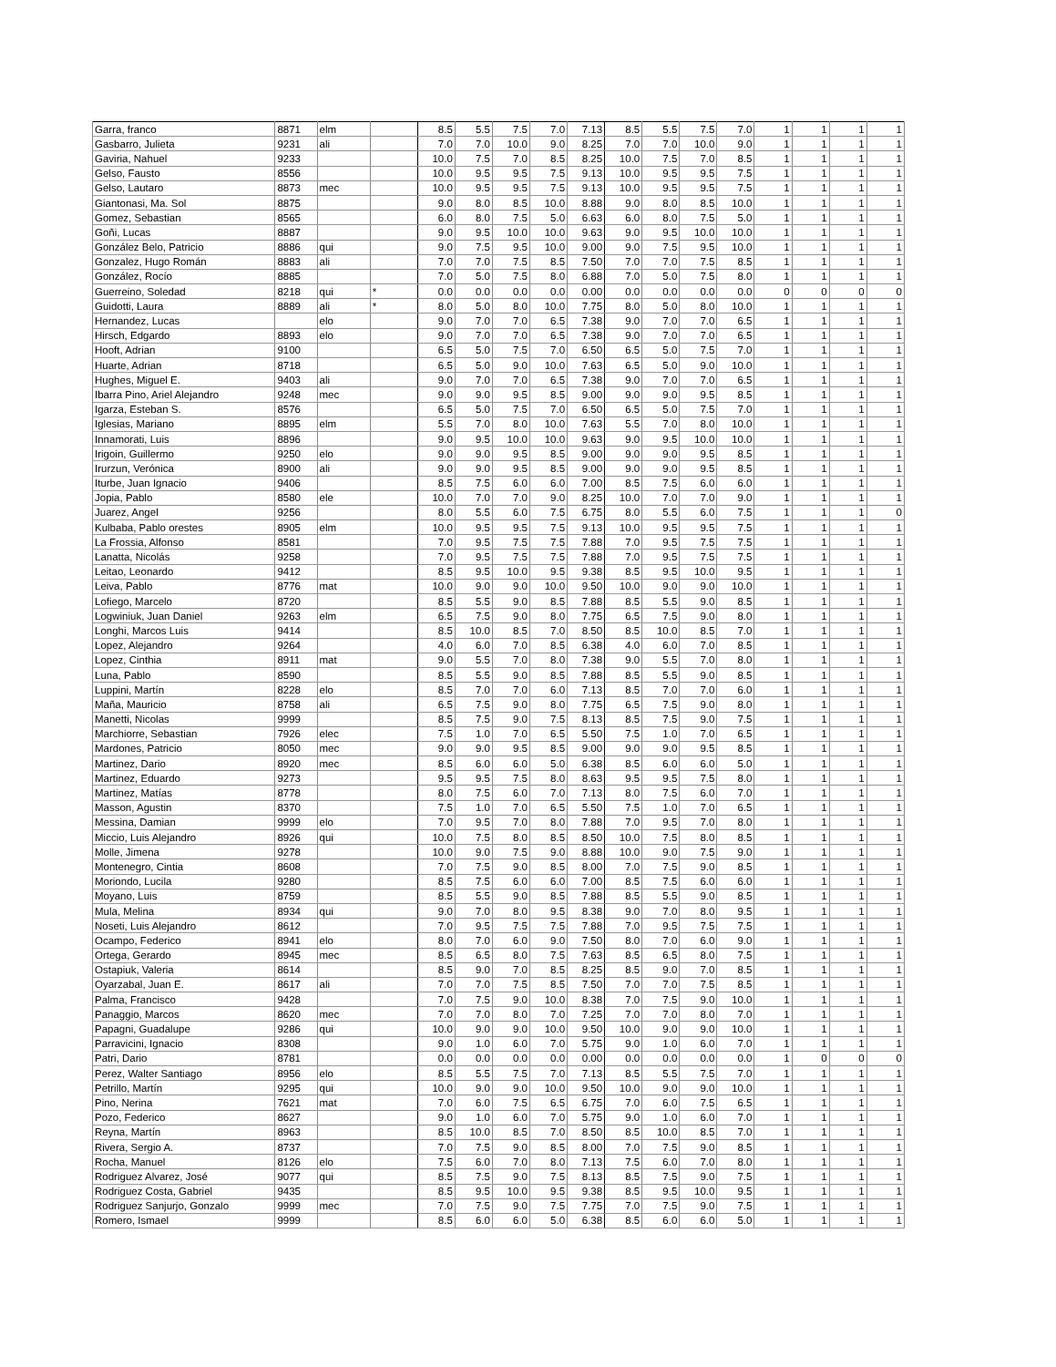| Garra, franco | 8871 | elm | | 8.5 | 5.5 | 7.5 | 7.0 | 7.13 | 8.5 | 5.5 | 7.5 | 7.0 | 1 | 1 | 1 | 1 |
| Gasbarro, Julieta | 9231 | ali | | 7.0 | 7.0 | 10.0 | 9.0 | 8.25 | 7.0 | 7.0 | 10.0 | 9.0 | 1 | 1 | 1 | 1 |
| Gaviria, Nahuel | 9233 | | | 10.0 | 7.5 | 7.0 | 8.5 | 8.25 | 10.0 | 7.5 | 7.0 | 8.5 | 1 | 1 | 1 | 1 |
| Gelso, Fausto | 8556 | | | 10.0 | 9.5 | 9.5 | 7.5 | 9.13 | 10.0 | 9.5 | 9.5 | 7.5 | 1 | 1 | 1 | 1 |
| Gelso, Lautaro | 8873 | mec | | 10.0 | 9.5 | 9.5 | 7.5 | 9.13 | 10.0 | 9.5 | 9.5 | 7.5 | 1 | 1 | 1 | 1 |
| Giantonasi, Ma. Sol | 8875 | | | 9.0 | 8.0 | 8.5 | 10.0 | 8.88 | 9.0 | 8.0 | 8.5 | 10.0 | 1 | 1 | 1 | 1 |
| Gomez, Sebastian | 8565 | | | 6.0 | 8.0 | 7.5 | 5.0 | 6.63 | 6.0 | 8.0 | 7.5 | 5.0 | 1 | 1 | 1 | 1 |
| Goñi, Lucas | 8887 | | | 9.0 | 9.5 | 10.0 | 10.0 | 9.63 | 9.0 | 9.5 | 10.0 | 10.0 | 1 | 1 | 1 | 1 |
| González Belo, Patricio | 8886 | qui | | 9.0 | 7.5 | 9.5 | 10.0 | 9.00 | 9.0 | 7.5 | 9.5 | 10.0 | 1 | 1 | 1 | 1 |
| Gonzalez, Hugo Román | 8883 | ali | | 7.0 | 7.0 | 7.5 | 8.5 | 7.50 | 7.0 | 7.0 | 7.5 | 8.5 | 1 | 1 | 1 | 1 |
| González, Rocío | 8885 | | | 7.0 | 5.0 | 7.5 | 8.0 | 6.88 | 7.0 | 5.0 | 7.5 | 8.0 | 1 | 1 | 1 | 1 |
| Guerreino, Soledad | 8218 | qui | * | 0.0 | 0.0 | 0.0 | 0.0 | 0.00 | 0.0 | 0.0 | 0.0 | 0.0 | 0 | 0 | 0 | 0 |
| Guidotti, Laura | 8889 | ali | * | 8.0 | 5.0 | 8.0 | 10.0 | 7.75 | 8.0 | 5.0 | 8.0 | 10.0 | 1 | 1 | 1 | 1 |
| Hernandez, Lucas | | elo | | 9.0 | 7.0 | 7.0 | 6.5 | 7.38 | 9.0 | 7.0 | 7.0 | 6.5 | 1 | 1 | 1 | 1 |
| Hirsch, Edgardo | 8893 | elo | | 9.0 | 7.0 | 7.0 | 6.5 | 7.38 | 9.0 | 7.0 | 7.0 | 6.5 | 1 | 1 | 1 | 1 |
| Hooft, Adrian | 9100 | | | 6.5 | 5.0 | 7.5 | 7.0 | 6.50 | 6.5 | 5.0 | 7.5 | 7.0 | 1 | 1 | 1 | 1 |
| Huarte, Adrian | 8718 | | | 6.5 | 5.0 | 9.0 | 10.0 | 7.63 | 6.5 | 5.0 | 9.0 | 10.0 | 1 | 1 | 1 | 1 |
| Hughes, Miguel E. | 9403 | ali | | 9.0 | 7.0 | 7.0 | 6.5 | 7.38 | 9.0 | 7.0 | 7.0 | 6.5 | 1 | 1 | 1 | 1 |
| Ibarra Pino, Ariel Alejandro | 9248 | mec | | 9.0 | 9.0 | 9.5 | 8.5 | 9.00 | 9.0 | 9.0 | 9.5 | 8.5 | 1 | 1 | 1 | 1 |
| Igarza, Esteban S. | 8576 | | | 6.5 | 5.0 | 7.5 | 7.0 | 6.50 | 6.5 | 5.0 | 7.5 | 7.0 | 1 | 1 | 1 | 1 |
| Iglesias, Mariano | 8895 | elm | | 5.5 | 7.0 | 8.0 | 10.0 | 7.63 | 5.5 | 7.0 | 8.0 | 10.0 | 1 | 1 | 1 | 1 |
| Innamorati, Luis | 8896 | | | 9.0 | 9.5 | 10.0 | 10.0 | 9.63 | 9.0 | 9.5 | 10.0 | 10.0 | 1 | 1 | 1 | 1 |
| Irigoin, Guillermo | 9250 | elo | | 9.0 | 9.0 | 9.5 | 8.5 | 9.00 | 9.0 | 9.0 | 9.5 | 8.5 | 1 | 1 | 1 | 1 |
| Irurzun, Verónica | 8900 | ali | | 9.0 | 9.0 | 9.5 | 8.5 | 9.00 | 9.0 | 9.0 | 9.5 | 8.5 | 1 | 1 | 1 | 1 |
| Iturbe, Juan Ignacio | 9406 | | | 8.5 | 7.5 | 6.0 | 6.0 | 7.00 | 8.5 | 7.5 | 6.0 | 6.0 | 1 | 1 | 1 | 1 |
| Jopia, Pablo | 8580 | ele | | 10.0 | 7.0 | 7.0 | 9.0 | 8.25 | 10.0 | 7.0 | 7.0 | 9.0 | 1 | 1 | 1 | 1 |
| Juarez, Angel | 9256 | | | 8.0 | 5.5 | 6.0 | 7.5 | 6.75 | 8.0 | 5.5 | 6.0 | 7.5 | 1 | 1 | 1 | 0 |
| Kulbaba, Pablo orestes | 8905 | elm | | 10.0 | 9.5 | 9.5 | 7.5 | 9.13 | 10.0 | 9.5 | 9.5 | 7.5 | 1 | 1 | 1 | 1 |
| La Frossia, Alfonso | 8581 | | | 7.0 | 9.5 | 7.5 | 7.5 | 7.88 | 7.0 | 9.5 | 7.5 | 7.5 | 1 | 1 | 1 | 1 |
| Lanatta, Nicolás | 9258 | | | 7.0 | 9.5 | 7.5 | 7.5 | 7.88 | 7.0 | 9.5 | 7.5 | 7.5 | 1 | 1 | 1 | 1 |
| Leitao, Leonardo | 9412 | | | 8.5 | 9.5 | 10.0 | 9.5 | 9.38 | 8.5 | 9.5 | 10.0 | 9.5 | 1 | 1 | 1 | 1 |
| Leiva, Pablo | 8776 | mat | | 10.0 | 9.0 | 9.0 | 10.0 | 9.50 | 10.0 | 9.0 | 9.0 | 10.0 | 1 | 1 | 1 | 1 |
| Lofiego, Marcelo | 8720 | | | 8.5 | 5.5 | 9.0 | 8.5 | 7.88 | 8.5 | 5.5 | 9.0 | 8.5 | 1 | 1 | 1 | 1 |
| Logwiniuk, Juan Daniel | 9263 | elm | | 6.5 | 7.5 | 9.0 | 8.0 | 7.75 | 6.5 | 7.5 | 9.0 | 8.0 | 1 | 1 | 1 | 1 |
| Longhi, Marcos Luis | 9414 | | | 8.5 | 10.0 | 8.5 | 7.0 | 8.50 | 8.5 | 10.0 | 8.5 | 7.0 | 1 | 1 | 1 | 1 |
| Lopez, Alejandro | 9264 | | | 4.0 | 6.0 | 7.0 | 8.5 | 6.38 | 4.0 | 6.0 | 7.0 | 8.5 | 1 | 1 | 1 | 1 |
| Lopez, Cinthia | 8911 | mat | | 9.0 | 5.5 | 7.0 | 8.0 | 7.38 | 9.0 | 5.5 | 7.0 | 8.0 | 1 | 1 | 1 | 1 |
| Luna, Pablo | 8590 | | | 8.5 | 5.5 | 9.0 | 8.5 | 7.88 | 8.5 | 5.5 | 9.0 | 8.5 | 1 | 1 | 1 | 1 |
| Luppini, Martín | 8228 | elo | | 8.5 | 7.0 | 7.0 | 6.0 | 7.13 | 8.5 | 7.0 | 7.0 | 6.0 | 1 | 1 | 1 | 1 |
| Maña, Mauricio | 8758 | ali | | 6.5 | 7.5 | 9.0 | 8.0 | 7.75 | 6.5 | 7.5 | 9.0 | 8.0 | 1 | 1 | 1 | 1 |
| Manetti, Nicolas | 9999 | | | 8.5 | 7.5 | 9.0 | 7.5 | 8.13 | 8.5 | 7.5 | 9.0 | 7.5 | 1 | 1 | 1 | 1 |
| Marchiorre, Sebastian | 7926 | elec | | 7.5 | 1.0 | 7.0 | 6.5 | 5.50 | 7.5 | 1.0 | 7.0 | 6.5 | 1 | 1 | 1 | 1 |
| Mardones, Patricio | 8050 | mec | | 9.0 | 9.0 | 9.5 | 8.5 | 9.00 | 9.0 | 9.0 | 9.5 | 8.5 | 1 | 1 | 1 | 1 |
| Martinez, Dario | 8920 | mec | | 8.5 | 6.0 | 6.0 | 5.0 | 6.38 | 8.5 | 6.0 | 6.0 | 5.0 | 1 | 1 | 1 | 1 |
| Martinez, Eduardo | 9273 | | | 9.5 | 9.5 | 7.5 | 8.0 | 8.63 | 9.5 | 9.5 | 7.5 | 8.0 | 1 | 1 | 1 | 1 |
| Martinez, Matías | 8778 | | | 8.0 | 7.5 | 6.0 | 7.0 | 7.13 | 8.0 | 7.5 | 6.0 | 7.0 | 1 | 1 | 1 | 1 |
| Masson, Agustin | 8370 | | | 7.5 | 1.0 | 7.0 | 6.5 | 5.50 | 7.5 | 1.0 | 7.0 | 6.5 | 1 | 1 | 1 | 1 |
| Messina, Damian | 9999 | elo | | 7.0 | 9.5 | 7.0 | 8.0 | 7.88 | 7.0 | 9.5 | 7.0 | 8.0 | 1 | 1 | 1 | 1 |
| Miccio, Luis Alejandro | 8926 | qui | | 10.0 | 7.5 | 8.0 | 8.5 | 8.50 | 10.0 | 7.5 | 8.0 | 8.5 | 1 | 1 | 1 | 1 |
| Molle, Jimena | 9278 | | | 10.0 | 9.0 | 7.5 | 9.0 | 8.88 | 10.0 | 9.0 | 7.5 | 9.0 | 1 | 1 | 1 | 1 |
| Montenegro, Cintia | 8608 | | | 7.0 | 7.5 | 9.0 | 8.5 | 8.00 | 7.0 | 7.5 | 9.0 | 8.5 | 1 | 1 | 1 | 1 |
| Moriondo, Lucila | 9280 | | | 8.5 | 7.5 | 6.0 | 6.0 | 7.00 | 8.5 | 7.5 | 6.0 | 6.0 | 1 | 1 | 1 | 1 |
| Moyano, Luis | 8759 | | | 8.5 | 5.5 | 9.0 | 8.5 | 7.88 | 8.5 | 5.5 | 9.0 | 8.5 | 1 | 1 | 1 | 1 |
| Mula, Melina | 8934 | qui | | 9.0 | 7.0 | 8.0 | 9.5 | 8.38 | 9.0 | 7.0 | 8.0 | 9.5 | 1 | 1 | 1 | 1 |
| Noseti, Luis Alejandro | 8612 | | | 7.0 | 9.5 | 7.5 | 7.5 | 7.88 | 7.0 | 9.5 | 7.5 | 7.5 | 1 | 1 | 1 | 1 |
| Ocampo, Federico | 8941 | elo | | 8.0 | 7.0 | 6.0 | 9.0 | 7.50 | 8.0 | 7.0 | 6.0 | 9.0 | 1 | 1 | 1 | 1 |
| Ortega, Gerardo | 8945 | mec | | 8.5 | 6.5 | 8.0 | 7.5 | 7.63 | 8.5 | 6.5 | 8.0 | 7.5 | 1 | 1 | 1 | 1 |
| Ostapiuk, Valeria | 8614 | | | 8.5 | 9.0 | 7.0 | 8.5 | 8.25 | 8.5 | 9.0 | 7.0 | 8.5 | 1 | 1 | 1 | 1 |
| Oyarzabal, Juan E. | 8617 | ali | | 7.0 | 7.0 | 7.5 | 8.5 | 7.50 | 7.0 | 7.0 | 7.5 | 8.5 | 1 | 1 | 1 | 1 |
| Palma, Francisco | 9428 | | | 7.0 | 7.5 | 9.0 | 10.0 | 8.38 | 7.0 | 7.5 | 9.0 | 10.0 | 1 | 1 | 1 | 1 |
| Panaggio, Marcos | 8620 | mec | | 7.0 | 7.0 | 8.0 | 7.0 | 7.25 | 7.0 | 7.0 | 8.0 | 7.0 | 1 | 1 | 1 | 1 |
| Papagni, Guadalupe | 9286 | qui | | 10.0 | 9.0 | 9.0 | 10.0 | 9.50 | 10.0 | 9.0 | 9.0 | 10.0 | 1 | 1 | 1 | 1 |
| Parravicini, Ignacio | 8308 | | | 9.0 | 1.0 | 6.0 | 7.0 | 5.75 | 9.0 | 1.0 | 6.0 | 7.0 | 1 | 1 | 1 | 1 |
| Patri, Dario | 8781 | | | 0.0 | 0.0 | 0.0 | 0.0 | 0.00 | 0.0 | 0.0 | 0.0 | 0.0 | 1 | 0 | 0 | 0 |
| Perez, Walter Santiago | 8956 | elo | | 8.5 | 5.5 | 7.5 | 7.0 | 7.13 | 8.5 | 5.5 | 7.5 | 7.0 | 1 | 1 | 1 | 1 |
| Petrillo, Martín | 9295 | qui | | 10.0 | 9.0 | 9.0 | 10.0 | 9.50 | 10.0 | 9.0 | 9.0 | 10.0 | 1 | 1 | 1 | 1 |
| Pino, Nerina | 7621 | mat | | 7.0 | 6.0 | 7.5 | 6.5 | 6.75 | 7.0 | 6.0 | 7.5 | 6.5 | 1 | 1 | 1 | 1 |
| Pozo, Federico | 8627 | | | 9.0 | 1.0 | 6.0 | 7.0 | 5.75 | 9.0 | 1.0 | 6.0 | 7.0 | 1 | 1 | 1 | 1 |
| Reyna, Martín | 8963 | | | 8.5 | 10.0 | 8.5 | 7.0 | 8.50 | 8.5 | 10.0 | 8.5 | 7.0 | 1 | 1 | 1 | 1 |
| Rivera, Sergio A. | 8737 | | | 7.0 | 7.5 | 9.0 | 8.5 | 8.00 | 7.0 | 7.5 | 9.0 | 8.5 | 1 | 1 | 1 | 1 |
| Rocha, Manuel | 8126 | elo | | 7.5 | 6.0 | 7.0 | 8.0 | 7.13 | 7.5 | 6.0 | 7.0 | 8.0 | 1 | 1 | 1 | 1 |
| Rodriguez Alvarez, José | 9077 | qui | | 8.5 | 7.5 | 9.0 | 7.5 | 8.13 | 8.5 | 7.5 | 9.0 | 7.5 | 1 | 1 | 1 | 1 |
| Rodriguez Costa, Gabriel | 9435 | | | 8.5 | 9.5 | 10.0 | 9.5 | 9.38 | 8.5 | 9.5 | 10.0 | 9.5 | 1 | 1 | 1 | 1 |
| Rodriguez Sanjurjo, Gonzalo | 9999 | mec | | 7.0 | 7.5 | 9.0 | 7.5 | 7.75 | 7.0 | 7.5 | 9.0 | 7.5 | 1 | 1 | 1 | 1 |
| Romero, Ismael | 9999 | | | 8.5 | 6.0 | 6.0 | 5.0 | 6.38 | 8.5 | 6.0 | 6.0 | 5.0 | 1 | 1 | 1 | 1 |